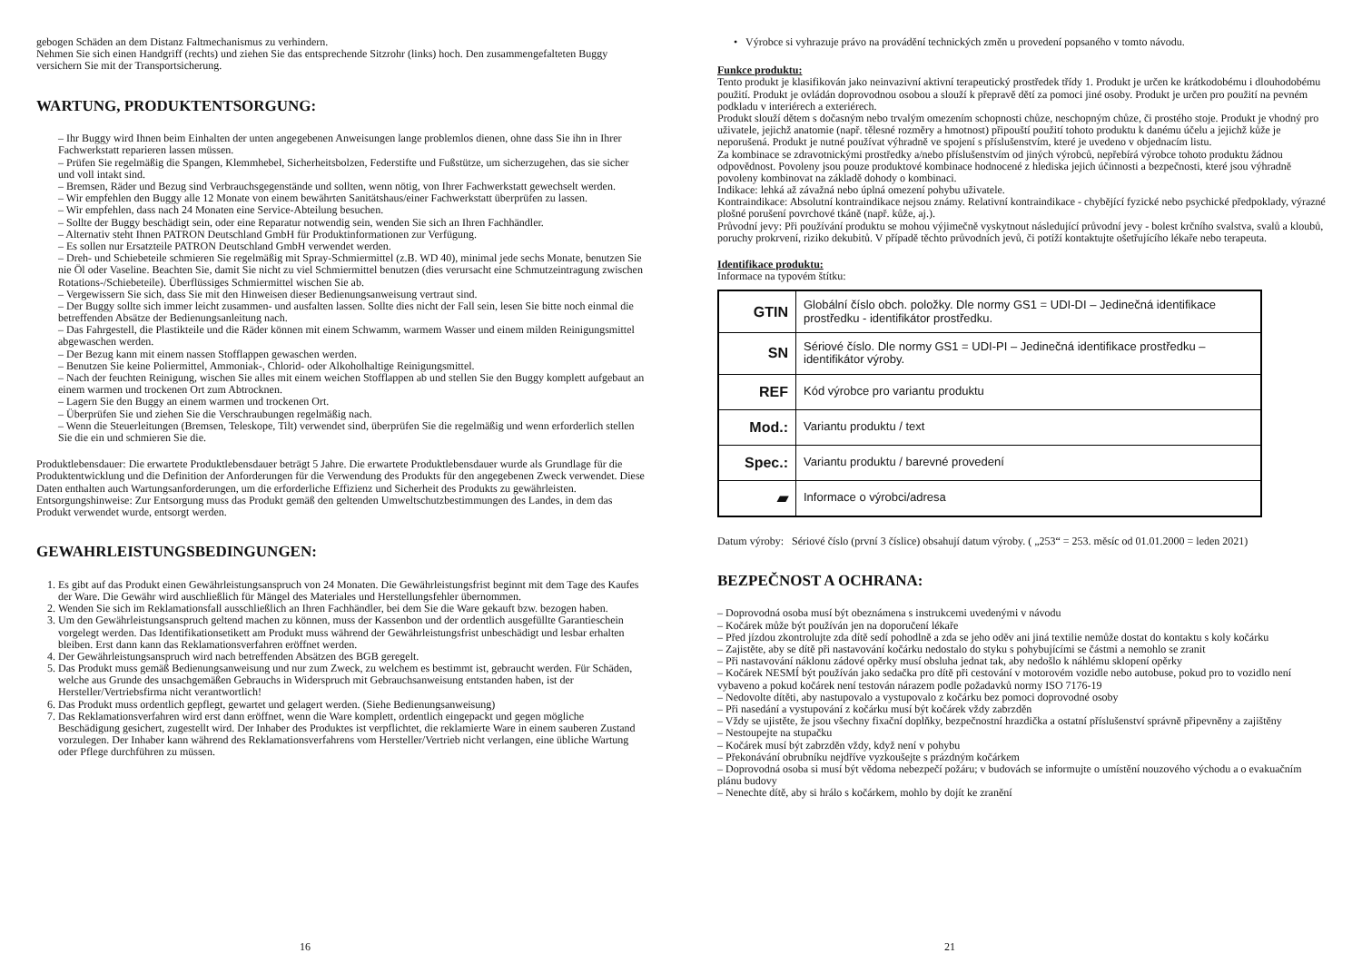gebogen Schäden an dem Distanz Faltmechanismus zu verhindern.
Nehmen Sie sich einen Handgriff (rechts) und ziehen Sie das entsprechende Sitzrohr (links) hoch. Den zusammengefalteten Buggy versichern Sie mit der Transportsicherung.
WARTUNG, PRODUKTENTSORGUNG:
– Ihr Buggy wird Ihnen beim Einhalten der unten angegebenen Anweisungen lange problemlos dienen, ohne dass Sie ihn in Ihrer Fachwerkstatt reparieren lassen müssen.
– Prüfen Sie regelmäßig die Spangen, Klemmhebel, Sicherheitsbolzen, Federstifte und Fußstütze, um sicherzugehen, das sie sicher und voll intakt sind.
– Bremsen, Räder und Bezug sind Verbrauchsgegenstände und sollten, wenn nötig, von Ihrer Fachwerkstatt gewechselt werden.
– Wir empfehlen den Buggy alle 12 Monate von einem bewährten Sanitätshaus/einer Fachwerkstatt überprüfen zu lassen.
– Wir empfehlen, dass nach 24 Monaten eine Service-Abteilung besuchen.
– Sollte der Buggy beschädigt sein, oder eine Reparatur notwendig sein, wenden Sie sich an Ihren Fachhändler.
– Alternativ steht Ihnen PATRON Deutschland GmbH für Produktinformationen zur Verfügung.
– Es sollen nur Ersatzteile PATRON Deutschland GmbH verwendet werden.
– Dreh- und Schiebeteile schmieren Sie regelmäßig mit Spray-Schmiermittel (z.B. WD 40), minimal jede sechs Monate, benutzen Sie nie Öl oder Vaseline. Beachten Sie, damit Sie nicht zu viel Schmiermittel benutzen (dies verursacht eine Schmutzeintragung zwischen Rotations-/Schiebeteile). Überflüssiges Schmiermittel wischen Sie ab.
– Vergewissern Sie sich, dass Sie mit den Hinweisen dieser Bedienungsanweisung vertraut sind.
– Der Buggy sollte sich immer leicht zusammen- und ausfalten lassen. Sollte dies nicht der Fall sein, lesen Sie bitte noch einmal die betreffenden Absätze der Bedienungsanleitung nach.
– Das Fahrgestell, die Plastikteile und die Räder können mit einem Schwamm, warmem Wasser und einem milden Reinigungsmittel abgewaschen werden.
– Der Bezug kann mit einem nassen Stofflappen gewaschen werden.
– Benutzen Sie keine Poliermittel, Ammoniak-, Chlorid- oder Alkoholhaltige Reinigungsmittel.
– Nach der feuchten Reinigung, wischen Sie alles mit einem weichen Stofflappen ab und stellen Sie den Buggy komplett aufgebaut an einem warmen und trockenen Ort zum Abtrocknen.
– Lagern Sie den Buggy an einem warmen und trockenen Ort.
– Überprüfen Sie und ziehen Sie die Verschraubungen regelmäßig nach.
– Wenn die Steuerleitungen (Bremsen, Teleskope, Tilt) verwendet sind, überprüfen Sie die regelmäßig und wenn erforderlich stellen Sie die ein und schmieren Sie die.
Produktlebensdauer: Die erwartete Produktlebensdauer beträgt 5 Jahre. Die erwartete Produktlebensdauer wurde als Grundlage für die Produktentwicklung und die Definition der Anforderungen für die Verwendung des Produkts für den angegebenen Zweck verwendet. Diese Daten enthalten auch Wartungsanforderungen, um die erforderliche Effizienz und Sicherheit des Produkts zu gewährleisten.
Entsorgungshinweise: Zur Entsorgung muss das Produkt gemäß den geltenden Umweltschutzbestimmungen des Landes, in dem das Produkt verwendet wurde, entsorgt werden.
GEWAHRLEISTUNGSBEDINGUNGEN:
Es gibt auf das Produkt einen Gewährleistungsanspruch von 24 Monaten. Die Gewährleistungsfrist beginnt mit dem Tage des Kaufes der Ware. Die Gewähr wird auschließlich für Mängel des Materiales und Herstellungsfehler übernommen.
Wenden Sie sich im Reklamationsfall ausschließlich an Ihren Fachhändler, bei dem Sie die Ware gekauft bzw. bezogen haben.
Um den Gewährleistungsanspruch geltend machen zu können, muss der Kassenbon und der ordentlich ausgefüllte Garantieschein vorgelegt werden. Das Identifikationsetikett am Produkt muss während der Gewährleistungsfrist unbeschädigt und lesbar erhalten bleiben. Erst dann kann das Reklamationsverfahren eröffnet werden.
Der Gewährleistungsanspruch wird nach betreffenden Absätzen des BGB geregelt.
Das Produkt muss gemäß Bedienungsanweisung und nur zum Zweck, zu welchem es bestimmt ist, gebraucht werden. Für Schäden, welche aus Grunde des unsachgemäßen Gebrauchs in Widerspruch mit Gebrauchsanweisung entstanden haben, ist der Hersteller/Vertriebsfirma nicht verantwortlich!
Das Produkt muss ordentlich gepflegt, gewartet und gelagert werden. (Siehe Bedienungsanweisung)
Das Reklamationsverfahren wird erst dann eröffnet, wenn die Ware komplett, ordentlich eingepackt und gegen mögliche Beschädigung gesichert, zugestellt wird. Der Inhaber des Produktes ist verpflichtet, die reklamierte Ware in einem sauberen Zustand vorzulegen. Der Inhaber kann während des Reklamationsverfahrens vom Hersteller/Vertrieb nicht verlangen, eine übliche Wartung oder Pflege durchführen zu müssen.
16
• Výrobce si vyhrazuje právo na provádění technických změn u provedení popsaného v tomto návodu.
Funkce produktu:
Tento produkt je klasifikován jako neinvazivní aktivní terapeutický prostředek třídy 1. Produkt je určen ke krátkodobému i dlouhodobému použití. Produkt je ovládán doprovodnou osobou a slouží k přepravě dětí za pomoci jiné osoby. Produkt je určen pro použití na pevném podkladu v interiérech a exteriérech.
Produkt slouží dětem s dočasným nebo trvalým omezením schopnosti chůze, neschopným chůze, či prostého stoje. Produkt je vhodný pro uživatele, jejichž anatomie (např. tělesné rozměry a hmotnost) připouští použití tohoto produktu k danému účelu a jejichž kůže je neporušená. Produkt je nutné používat výhradně ve spojení s příslušenstvím, které je uvedeno v objednacím listu.
Za kombinace se zdravotnickými prostředky a/nebo příslušenstvím od jiných výrobců, nepřebírá výrobce tohoto produktu žádnou odpovědnost. Povoleny jsou pouze produktové kombinace hodnocené z hlediska jejich účinnosti a bezpečnosti, které jsou výhradně povoleny kombinovat na základě dohody o kombinaci.
Indikace: lehká až závažná nebo úplná omezení pohybu uživatele.
Kontraindikace: Absolutní kontraindikace nejsou známy. Relativní kontraindikace - chybějící fyzické nebo psychické předpoklady, výrazné plošné porušení povrchové tkáně (např. kůže, aj.).
Průvodní jevy: Při používání produktu se mohou výjimečně vyskytnout následující průvodní jevy - bolest krčního svalstva, svalů a kloubů, poruchy prokrvení, riziko dekubitů. V případě těchto průvodních jevů, či potíží kontaktujte ošetřujícího lékaře nebo terapeuta.
Identifikace produktu:
Informace na typovém štítku:
| GTIN | Globální číslo obch. položky. Dle normy GS1 = UDI-DI – Jedinečná identifikace prostředku - identifikátor prostředku. |
| SN | Sériové číslo. Dle normy GS1 = UDI-PI – Jedinečná identifikace prostředku – identifikátor výroby. |
| REF | Kód výrobce pro variantu produktu |
| Mod.: | Variantu produktu / text |
| Spec.: | Variantu produktu / barevné provedení |
| ▰ | Informace o výrobci/adresa |
Datum výroby: Sériové číslo (první 3 číslice) obsahují datum výroby. ( „253“ = 253. měsíc od 01.01.2000 = leden 2021)
BEZPEČNOST A OCHRANA:
– Doprovodná osoba musí být obeznámena s instrukcemi uvedenými v návodu
– Kočárek může být používán jen na doporučení lékaře
– Před jízdou zkontrolujte zda dítě sedí pohodlně a zda se jeho oděv ani jiná textilie nemůže dostat do kontaktu s koly kočárku
– Zajistěte, aby se dítě při nastavování kočárku nedostalo do styku s pohybujícími se částmi a nemohlo se zranit
– Při nastavování náklonu zádové opěrky musí obsluha jednat tak, aby nedošlo k náhlému sklopení opěrky
– Kočárek NESMÍ být používán jako sedačka pro dítě při cestování v motorovém vozidle nebo autobuse, pokud pro to vozidlo není vybaveno a pokud kočárek není testován nárazem podle požadavků normy ISO 7176-19
– Nedovolte dítěti, aby nastupovalo a vystupovalo z kočárku bez pomoci doprovodné osoby
– Při nasedání a vystupování z kočárku musí být kočárek vždy zabrzděn
– Vždy se ujistěte, že jsou všechny fixační doplňky, bezpečnostní hrazdička a ostatní příslušenství správně připevněny a zajištěny
– Nestoupejte na stupačku
– Kočárek musí být zabrzděn vždy, když není v pohybu
– Překonávání obrubníku nejdříve vyzkoušejte s prázdným kočárkem
– Doprovodná osoba si musí být vědoma nebezpečí požáru; v budovách se informujte o umístění nouzového východu a o evakuačním plánu budovy
– Nenechte dítě, aby si hrálo s kočárkem, mohlo by dojít ke zranění
21